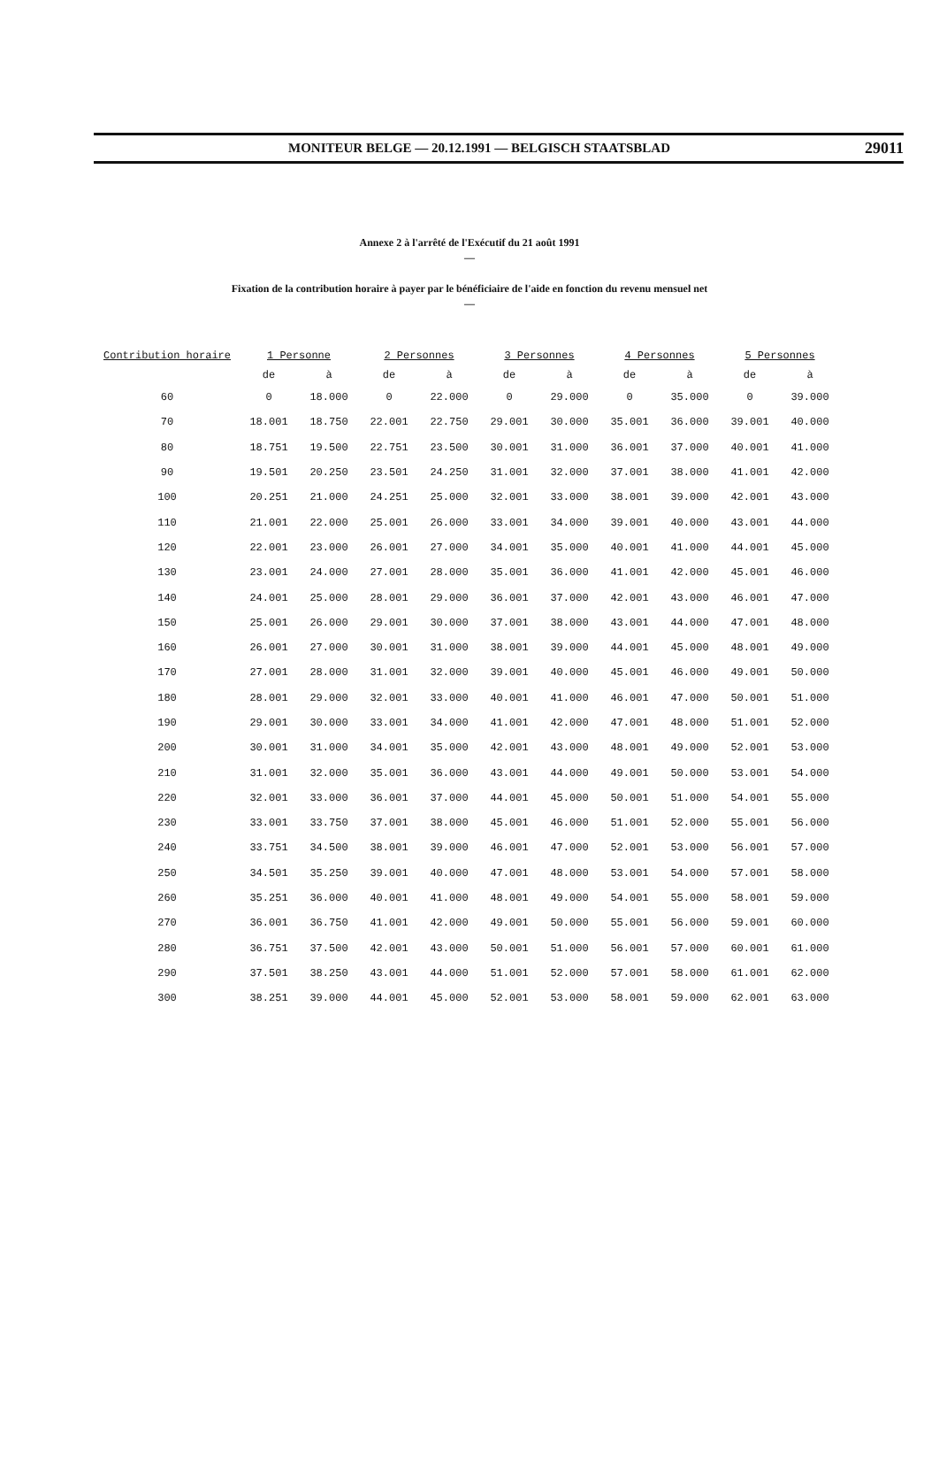MONITEUR BELGE — 20.12.1991 — BELGISCH STAATSBLAD 29011
Annexe 2 à l'arrêté de l'Exécutif du 21 août 1991
—
Fixation de la contribution horaire à payer par le bénéficiaire de l'aide en fonction du revenu mensuel net
—
| Contribution horaire | 1 Personne | | 2 Personnes | | 3 Personnes | | 4 Personnes | | 5 Personnes | |
| --- | --- | --- | --- | --- | --- | --- | --- | --- | --- | --- |
| | de | à | de | à | de | à | de | à | de | à |
| 60 | 0 | 18.000 | 0 | 22.000 | 0 | 29.000 | 0 | 35.000 | 0 | 39.000 |
| 70 | 18.001 | 18.750 | 22.001 | 22.750 | 29.001 | 30.000 | 35.001 | 36.000 | 39.001 | 40.000 |
| 80 | 18.751 | 19.500 | 22.751 | 23.500 | 30.001 | 31.000 | 36.001 | 37.000 | 40.001 | 41.000 |
| 90 | 19.501 | 20.250 | 23.501 | 24.250 | 31.001 | 32.000 | 37.001 | 38.000 | 41.001 | 42.000 |
| 100 | 20.251 | 21.000 | 24.251 | 25.000 | 32.001 | 33.000 | 38.001 | 39.000 | 42.001 | 43.000 |
| 110 | 21.001 | 22.000 | 25.001 | 26.000 | 33.001 | 34.000 | 39.001 | 40.000 | 43.001 | 44.000 |
| 120 | 22.001 | 23.000 | 26.001 | 27.000 | 34.001 | 35.000 | 40.001 | 41.000 | 44.001 | 45.000 |
| 130 | 23.001 | 24.000 | 27.001 | 28.000 | 35.001 | 36.000 | 41.001 | 42.000 | 45.001 | 46.000 |
| 140 | 24.001 | 25.000 | 28.001 | 29.000 | 36.001 | 37.000 | 42.001 | 43.000 | 46.001 | 47.000 |
| 150 | 25.001 | 26.000 | 29.001 | 30.000 | 37.001 | 38.000 | 43.001 | 44.000 | 47.001 | 48.000 |
| 160 | 26.001 | 27.000 | 30.001 | 31.000 | 38.001 | 39.000 | 44.001 | 45.000 | 48.001 | 49.000 |
| 170 | 27.001 | 28.000 | 31.001 | 32.000 | 39.001 | 40.000 | 45.001 | 46.000 | 49.001 | 50.000 |
| 180 | 28.001 | 29.000 | 32.001 | 33.000 | 40.001 | 41.000 | 46.001 | 47.000 | 50.001 | 51.000 |
| 190 | 29.001 | 30.000 | 33.001 | 34.000 | 41.001 | 42.000 | 47.001 | 48.000 | 51.001 | 52.000 |
| 200 | 30.001 | 31.000 | 34.001 | 35.000 | 42.001 | 43.000 | 48.001 | 49.000 | 52.001 | 53.000 |
| 210 | 31.001 | 32.000 | 35.001 | 36.000 | 43.001 | 44.000 | 49.001 | 50.000 | 53.001 | 54.000 |
| 220 | 32.001 | 33.000 | 36.001 | 37.000 | 44.001 | 45.000 | 50.001 | 51.000 | 54.001 | 55.000 |
| 230 | 33.001 | 33.750 | 37.001 | 38.000 | 45.001 | 46.000 | 51.001 | 52.000 | 55.001 | 56.000 |
| 240 | 33.751 | 34.500 | 38.001 | 39.000 | 46.001 | 47.000 | 52.001 | 53.000 | 56.001 | 57.000 |
| 250 | 34.501 | 35.250 | 39.001 | 40.000 | 47.001 | 48.000 | 53.001 | 54.000 | 57.001 | 58.000 |
| 260 | 35.251 | 36.000 | 40.001 | 41.000 | 48.001 | 49.000 | 54.001 | 55.000 | 58.001 | 59.000 |
| 270 | 36.001 | 36.750 | 41.001 | 42.000 | 49.001 | 50.000 | 55.001 | 56.000 | 59.001 | 60.000 |
| 280 | 36.751 | 37.500 | 42.001 | 43.000 | 50.001 | 51.000 | 56.001 | 57.000 | 60.001 | 61.000 |
| 290 | 37.501 | 38.250 | 43.001 | 44.000 | 51.001 | 52.000 | 57.001 | 58.000 | 61.001 | 62.000 |
| 300 | 38.251 | 39.000 | 44.001 | 45.000 | 52.001 | 53.000 | 58.001 | 59.000 | 62.001 | 63.000 |